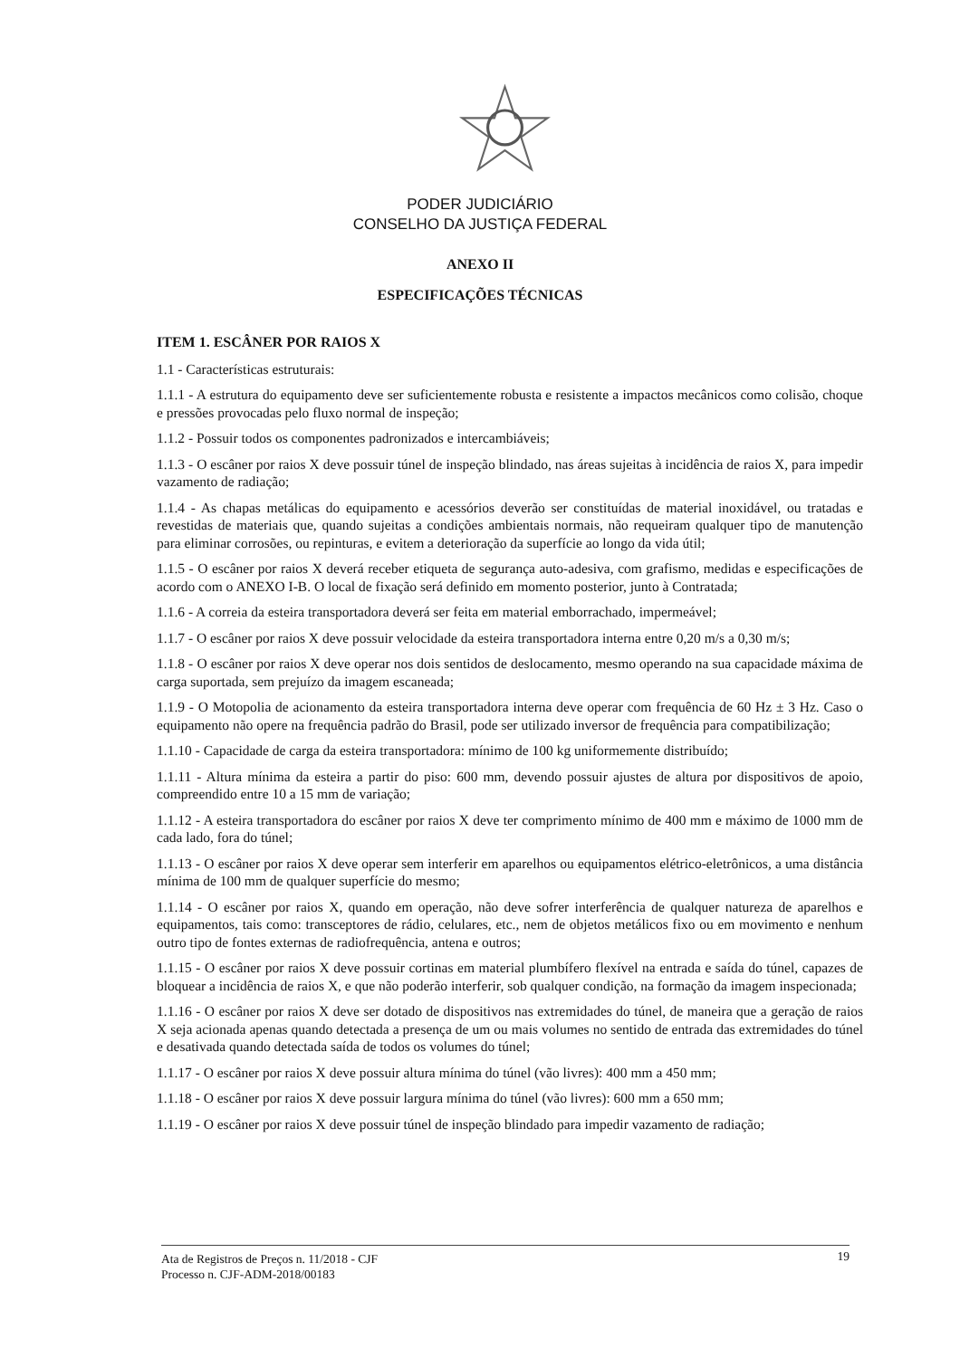PODER JUDICIÁRIO
CONSELHO DA JUSTIÇA FEDERAL
ANEXO II
ESPECIFICAÇÕES TÉCNICAS
ITEM 1. ESCÂNER POR RAIOS X
1.1 - Características estruturais:
1.1.1 - A estrutura do equipamento deve ser suficientemente robusta e resistente a impactos mecânicos como colisão, choque e pressões provocadas pelo fluxo normal de inspeção;
1.1.2 - Possuir todos os componentes padronizados e intercambiáveis;
1.1.3 - O escâner por raios X deve possuir túnel de inspeção blindado, nas áreas sujeitas à incidência de raios X, para impedir vazamento de radiação;
1.1.4 - As chapas metálicas do equipamento e acessórios deverão ser constituídas de material inoxidável, ou tratadas e revestidas de materiais que, quando sujeitas a condições ambientais normais, não requeiram qualquer tipo de manutenção para eliminar corrosões, ou repinturas, e evitem a deterioração da superfície ao longo da vida útil;
1.1.5 - O escâner por raios X deverá receber etiqueta de segurança auto-adesiva, com grafismo, medidas e especificações de acordo com o ANEXO I-B. O local de fixação será definido em momento posterior, junto à Contratada;
1.1.6 - A correia da esteira transportadora deverá ser feita em material emborrachado, impermeável;
1.1.7 - O escâner por raios X deve possuir velocidade da esteira transportadora interna entre 0,20 m/s a 0,30 m/s;
1.1.8 - O escâner por raios X deve operar nos dois sentidos de deslocamento, mesmo operando na sua capacidade máxima de carga suportada, sem prejuízo da imagem escaneada;
1.1.9 - O Motopolia de acionamento da esteira transportadora interna deve operar com frequência de 60 Hz ± 3 Hz. Caso o equipamento não opere na frequência padrão do Brasil, pode ser utilizado inversor de frequência para compatibilização;
1.1.10 - Capacidade de carga da esteira transportadora: mínimo de 100 kg uniformemente distribuído;
1.1.11 - Altura mínima da esteira a partir do piso: 600 mm, devendo possuir ajustes de altura por dispositivos de apoio, compreendido entre 10 a 15 mm de variação;
1.1.12 - A esteira transportadora do escâner por raios X deve ter comprimento mínimo de 400 mm e máximo de 1000 mm de cada lado, fora do túnel;
1.1.13 - O escâner por raios X deve operar sem interferir em aparelhos ou equipamentos elétrico-eletrônicos, a uma distância mínima de 100 mm de qualquer superfície do mesmo;
1.1.14 - O escâner por raios X, quando em operação, não deve sofrer interferência de qualquer natureza de aparelhos e equipamentos, tais como: transceptores de rádio, celulares, etc., nem de objetos metálicos fixo ou em movimento e nenhum outro tipo de fontes externas de radiofrequência, antena e outros;
1.1.15 - O escâner por raios X deve possuir cortinas em material plumbífero flexível na entrada e saída do túnel, capazes de bloquear a incidência de raios X, e que não poderão interferir, sob qualquer condição, na formação da imagem inspecionada;
1.1.16 - O escâner por raios X deve ser dotado de dispositivos nas extremidades do túnel, de maneira que a geração de raios X seja acionada apenas quando detectada a presença de um ou mais volumes no sentido de entrada das extremidades do túnel e desativada quando detectada saída de todos os volumes do túnel;
1.1.17 - O escâner por raios X deve possuir altura mínima do túnel (vão livres): 400 mm a 450 mm;
1.1.18 - O escâner por raios X deve possuir largura mínima do túnel (vão livres): 600 mm a 650 mm;
1.1.19 - O escâner por raios X deve possuir túnel de inspeção blindado para impedir vazamento de radiação;
Ata de Registros de Preços n. 11/2018 - CJF
Processo n. CJF-ADM-2018/00183
19